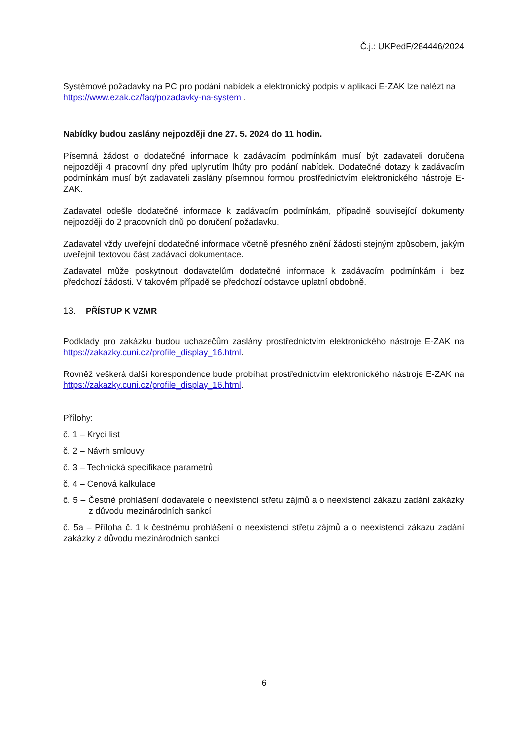Č.j.: UKPedF/284446/2024
Systémové požadavky na PC pro podání nabídek a elektronický podpis v aplikaci E-ZAK lze nalézt na https://www.ezak.cz/faq/pozadavky-na-system .
Nabídky budou zaslány nejpozději dne 27. 5. 2024 do 11 hodin.
Písemná žádost o dodatečné informace k zadávacím podmínkám musí být zadavateli doručena nejpozději 4 pracovní dny před uplynutím lhůty pro podání nabídek. Dodatečné dotazy k zadávacím podmínkám musí být zadavateli zaslány písemnou formou prostřednictvím elektronického nástroje E-ZAK.
Zadavatel odešle dodatečné informace k zadávacím podmínkám, případně související dokumenty nejpozději do 2 pracovních dnů po doručení požadavku.
Zadavatel vždy uveřejní dodatečné informace včetně přesného znění žádosti stejným způsobem, jakým uveřejnil textovou část zadávací dokumentace.
Zadavatel může poskytnout dodavatelům dodatečné informace k zadávacím podmínkám i bez předchozí žádosti. V takovém případě se předchozí odstavce uplatní obdobně.
13. PŘÍSTUP K VZMR
Podklady pro zakázku budou uchazečům zaslány prostřednictvím elektronického nástroje E-ZAK na https://zakazky.cuni.cz/profile_display_16.html.
Rovněž veškerá další korespondence bude probíhat prostřednictvím elektronického nástroje E-ZAK na https://zakazky.cuni.cz/profile_display_16.html.
Přílohy:
č. 1 – Krycí list
č. 2 – Návrh smlouvy
č. 3 – Technická specifikace parametrů
č. 4 – Cenová kalkulace
č. 5 – Čestné prohlášení dodavatele o neexistenci střetu zájmů a o neexistenci zákazu zadání zakázky z důvodu mezinárodních sankcí
č. 5a – Příloha č. 1 k čestnému prohlášení o neexistenci střetu zájmů a o neexistenci zákazu zadání zakázky z důvodu mezinárodních sankcí
6